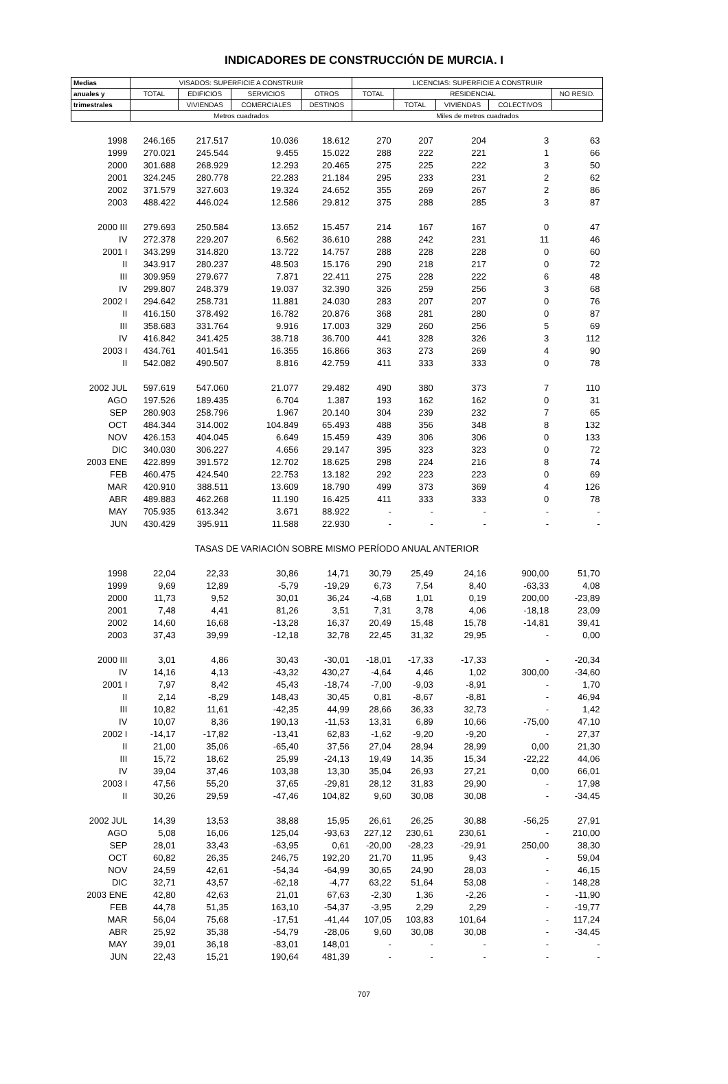INDICADORES DE CONSTRUCCIÓN DE MURCIA. I
| Medias | VISADOS: SUPERFICIE A CONSTRUIR | | | | LICENCIAS: SUPERFICIE A CONSTRUIR | | | | |
| --- | --- | --- | --- | --- | --- | --- | --- | --- | --- |
| anuales y | TOTAL | EDIFICIOS | SERVICIOS | OTROS | TOTAL | RESIDENCIAL | | | NO RESID. |
| trimestrales | | VIVIENDAS | COMERCIALES | DESTINOS | | TOTAL | VIVIENDAS | COLECTIVOS | |
| | Metros cuadrados | | | | Miles de metros cuadrados | | | | |
| 1998 | 246.165 | 217.517 | 10.036 | 18.612 | 270 | 207 | 204 | 3 | 63 |
| 1999 | 270.021 | 245.544 | 9.455 | 15.022 | 288 | 222 | 221 | 1 | 66 |
| 2000 | 301.688 | 268.929 | 12.293 | 20.465 | 275 | 225 | 222 | 3 | 50 |
| 2001 | 324.245 | 280.778 | 22.283 | 21.184 | 295 | 233 | 231 | 2 | 62 |
| 2002 | 371.579 | 327.603 | 19.324 | 24.652 | 355 | 269 | 267 | 2 | 86 |
| 2003 | 488.422 | 446.024 | 12.586 | 29.812 | 375 | 288 | 285 | 3 | 87 |
| 2000 III | 279.693 | 250.584 | 13.652 | 15.457 | 214 | 167 | 167 | 0 | 47 |
| IV | 272.378 | 229.207 | 6.562 | 36.610 | 288 | 242 | 231 | 11 | 46 |
| 2001 I | 343.299 | 314.820 | 13.722 | 14.757 | 288 | 228 | 228 | 0 | 60 |
| II | 343.917 | 280.237 | 48.503 | 15.176 | 290 | 218 | 217 | 0 | 72 |
| III | 309.959 | 279.677 | 7.871 | 22.411 | 275 | 228 | 222 | 6 | 48 |
| IV | 299.807 | 248.379 | 19.037 | 32.390 | 326 | 259 | 256 | 3 | 68 |
| 2002 I | 294.642 | 258.731 | 11.881 | 24.030 | 283 | 207 | 207 | 0 | 76 |
| II | 416.150 | 378.492 | 16.782 | 20.876 | 368 | 281 | 280 | 0 | 87 |
| III | 358.683 | 331.764 | 9.916 | 17.003 | 329 | 260 | 256 | 5 | 69 |
| IV | 416.842 | 341.425 | 38.718 | 36.700 | 441 | 328 | 326 | 3 | 112 |
| 2003 I | 434.761 | 401.541 | 16.355 | 16.866 | 363 | 273 | 269 | 4 | 90 |
| II | 542.082 | 490.507 | 8.816 | 42.759 | 411 | 333 | 333 | 0 | 78 |
| 2002 JUL | 597.619 | 547.060 | 21.077 | 29.482 | 490 | 380 | 373 | 7 | 110 |
| AGO | 197.526 | 189.435 | 6.704 | 1.387 | 193 | 162 | 162 | 0 | 31 |
| SEP | 280.903 | 258.796 | 1.967 | 20.140 | 304 | 239 | 232 | 7 | 65 |
| OCT | 484.344 | 314.002 | 104.849 | 65.493 | 488 | 356 | 348 | 8 | 132 |
| NOV | 426.153 | 404.045 | 6.649 | 15.459 | 439 | 306 | 306 | 0 | 133 |
| DIC | 340.030 | 306.227 | 4.656 | 29.147 | 395 | 323 | 323 | 0 | 72 |
| 2003 ENE | 422.899 | 391.572 | 12.702 | 18.625 | 298 | 224 | 216 | 8 | 74 |
| FEB | 460.475 | 424.540 | 22.753 | 13.182 | 292 | 223 | 223 | 0 | 69 |
| MAR | 420.910 | 388.511 | 13.609 | 18.790 | 499 | 373 | 369 | 4 | 126 |
| ABR | 489.883 | 462.268 | 11.190 | 16.425 | 411 | 333 | 333 | 0 | 78 |
| MAY | 705.935 | 613.342 | 3.671 | 88.922 | - | - | - | - | - |
| JUN | 430.429 | 395.911 | 11.588 | 22.930 | - | - | - | - | - |
| TASAS DE VARIACIÓN SOBRE MISMO PERÍODO ANUAL ANTERIOR | | | | | | | | | |
| 1998 | 22,04 | 22,33 | 30,86 | 14,71 | 30,79 | 25,49 | 24,16 | 900,00 | 51,70 |
| 1999 | 9,69 | 12,89 | -5,79 | -19,29 | 6,73 | 7,54 | 8,40 | -63,33 | 4,08 |
| 2000 | 11,73 | 9,52 | 30,01 | 36,24 | -4,68 | 1,01 | 0,19 | 200,00 | -23,89 |
| 2001 | 7,48 | 4,41 | 81,26 | 3,51 | 7,31 | 3,78 | 4,06 | -18,18 | 23,09 |
| 2002 | 14,60 | 16,68 | -13,28 | 16,37 | 20,49 | 15,48 | 15,78 | -14,81 | 39,41 |
| 2003 | 37,43 | 39,99 | -12,18 | 32,78 | 22,45 | 31,32 | 29,95 | - | 0,00 |
| 2000 III | 3,01 | 4,86 | 30,43 | -30,01 | -18,01 | -17,33 | -17,33 | - | -20,34 |
| IV | 14,16 | 4,13 | -43,32 | 430,27 | -4,64 | 4,46 | 1,02 | 300,00 | -34,60 |
| 2001 I | 7,97 | 8,42 | 45,43 | -18,74 | -7,00 | -9,03 | -8,91 | - | 1,70 |
| II | 2,14 | -8,29 | 148,43 | 30,45 | 0,81 | -8,67 | -8,81 | - | 46,94 |
| III | 10,82 | 11,61 | -42,35 | 44,99 | 28,66 | 36,33 | 32,73 | - | 1,42 |
| IV | 10,07 | 8,36 | 190,13 | -11,53 | 13,31 | 6,89 | 10,66 | -75,00 | 47,10 |
| 2002 I | -14,17 | -17,82 | -13,41 | 62,83 | -1,62 | -9,20 | -9,20 | - | 27,37 |
| II | 21,00 | 35,06 | -65,40 | 37,56 | 27,04 | 28,94 | 28,99 | 0,00 | 21,30 |
| III | 15,72 | 18,62 | 25,99 | -24,13 | 19,49 | 14,35 | 15,34 | -22,22 | 44,06 |
| IV | 39,04 | 37,46 | 103,38 | 13,30 | 35,04 | 26,93 | 27,21 | 0,00 | 66,01 |
| 2003 I | 47,56 | 55,20 | 37,65 | -29,81 | 28,12 | 31,83 | 29,90 | - | 17,98 |
| II | 30,26 | 29,59 | -47,46 | 104,82 | 9,60 | 30,08 | 30,08 | - | -34,45 |
| 2002 JUL | 14,39 | 13,53 | 38,88 | 15,95 | 26,61 | 26,25 | 30,88 | -56,25 | 27,91 |
| AGO | 5,08 | 16,06 | 125,04 | -93,63 | 227,12 | 230,61 | 230,61 | - | 210,00 |
| SEP | 28,01 | 33,43 | -63,95 | 0,61 | -20,00 | -28,23 | -29,91 | 250,00 | 38,30 |
| OCT | 60,82 | 26,35 | 246,75 | 192,20 | 21,70 | 11,95 | 9,43 | - | 59,04 |
| NOV | 24,59 | 42,61 | -54,34 | -64,99 | 30,65 | 24,90 | 28,03 | - | 46,15 |
| DIC | 32,71 | 43,57 | -62,18 | -4,77 | 63,22 | 51,64 | 53,08 | - | 148,28 |
| 2003 ENE | 42,80 | 42,63 | 21,01 | 67,63 | -2,30 | 1,36 | -2,26 | - | -11,90 |
| FEB | 44,78 | 51,35 | 163,10 | -54,37 | -3,95 | 2,29 | 2,29 | - | -19,77 |
| MAR | 56,04 | 75,68 | -17,51 | -41,44 | 107,05 | 103,83 | 101,64 | - | 117,24 |
| ABR | 25,92 | 35,38 | -54,79 | -28,06 | 9,60 | 30,08 | 30,08 | - | -34,45 |
| MAY | 39,01 | 36,18 | -83,01 | 148,01 | - | - | - | - | - |
| JUN | 22,43 | 15,21 | 190,64 | 481,39 | - | - | - | - | - |
707